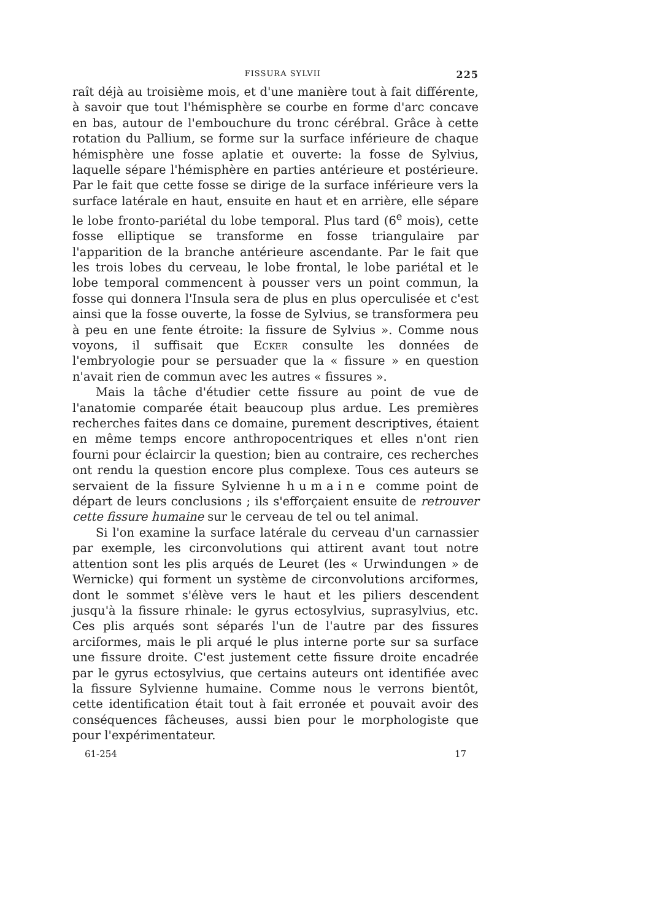FISSURA SYLVII 225
raît déjà au troisième mois, et d'une manière tout à fait différente, à savoir que tout l'hémisphère se courbe en forme d'arc concave en bas, autour de l'embouchure du tronc cérébral. Grâce à cette rotation du Pallium, se forme sur la surface inférieure de chaque hémisphère une fosse aplatie et ouverte: la fosse de Sylvius, laquelle sépare l'hémisphère en parties antérieure et postérieure. Par le fait que cette fosse se dirige de la surface inférieure vers la surface latérale en haut, ensuite en haut et en arrière, elle sépare le lobe fronto-pariétal du lobe temporal. Plus tard (6<sup>e</sup> mois), cette fosse elliptique se transforme en fosse triangulaire par l'apparition de la branche antérieure ascendante. Par le fait que les trois lobes du cerveau, le lobe frontal, le lobe pariétal et le lobe temporal commencent à pousser vers un point commun, la fosse qui donnera l'Insula sera de plus en plus operculisée et c'est ainsi que la fosse ouverte, la fosse de Sylvius, se transformera peu à peu en une fente étroite: la fissure de Sylvius ». Comme nous voyons, il suffisait que Ecker consulte les données de l'embryologie pour se persuader que la « fissure » en question n'avait rien de commun avec les autres « fissures ».
Mais la tâche d'étudier cette fissure au point de vue de l'anatomie comparée était beaucoup plus ardue. Les premières recherches faites dans ce domaine, purement descriptives, étaient en même temps encore anthropocentriques et elles n'ont rien fourni pour éclaircir la question; bien au contraire, ces recherches ont rendu la question encore plus complexe. Tous ces auteurs se servaient de la fissure Sylvienne humaine comme point de départ de leurs conclusions ; ils s'efforçaient ensuite de retrouver cette fissure humaine sur le cerveau de tel ou tel animal.
Si l'on examine la surface latérale du cerveau d'un carnassier par exemple, les circonvolutions qui attirent avant tout notre attention sont les plis arqués de Leuret (les « Urwindungen » de Wernicke) qui forment un système de circonvolutions arciformes, dont le sommet s'élève vers le haut et les piliers descendent jusqu'à la fissure rhinale: le gyrus ectosylvius, suprasylvius, etc. Ces plis arqués sont séparés l'un de l'autre par des fissures arciformes, mais le pli arqué le plus interne porte sur sa surface une fissure droite. C'est justement cette fissure droite encadrée par le gyrus ectosylvius, que certains auteurs ont identifiée avec la fissure Sylvienne humaine. Comme nous le verrons bientôt, cette identification était tout à fait erronée et pouvait avoir des conséquences fâcheuses, aussi bien pour le morphologiste que pour l'expérimentateur.
61-254 17